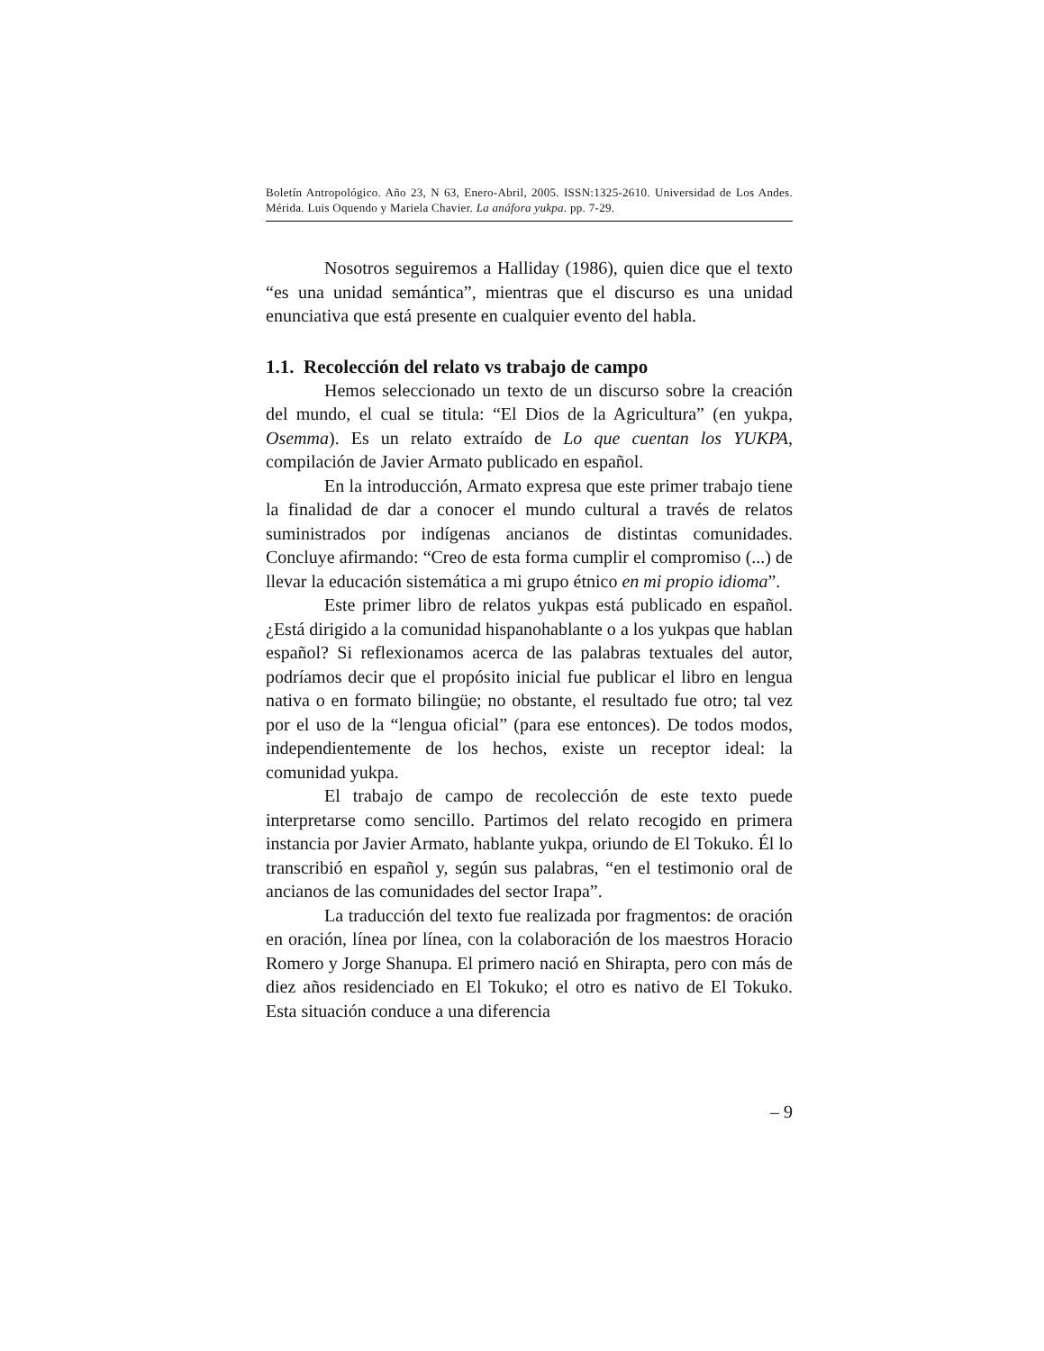Boletín Antropológico. Año 23, N 63, Enero-Abril, 2005. ISSN:1325-2610. Universidad de Los Andes. Mérida. Luis Oquendo y Mariela Chavier. La anáfora yukpa. pp. 7-29.
Nosotros seguiremos a Halliday (1986), quien dice que el texto “es una unidad semántica”, mientras que el discurso es una unidad enunciativa que está presente en cualquier evento del habla.
1.1. Recolección del relato vs trabajo de campo
Hemos seleccionado un texto de un discurso sobre la creación del mundo, el cual se titula: “El Dios de la Agricultura” (en yukpa, Osemma). Es un relato extraído de Lo que cuentan los YUKPA, compilación de Javier Armato publicado en español.
En la introducción, Armato expresa que este primer trabajo tiene la finalidad de dar a conocer el mundo cultural a través de relatos suministrados por indígenas ancianos de distintas comunidades. Concluye afirmando: “Creo de esta forma cumplir el compromiso (...) de llevar la educación sistemática a mi grupo étnico en mi propio idioma”.
Este primer libro de relatos yukpas está publicado en español. ¿Está dirigido a la comunidad hispanohablante o a los yukpas que hablan español? Si reflexionamos acerca de las palabras textuales del autor, podríamos decir que el propósito inicial fue publicar el libro en lengua nativa o en formato bilingüe; no obstante, el resultado fue otro; tal vez por el uso de la “lengua oficial” (para ese entonces). De todos modos, independientemente de los hechos, existe un receptor ideal: la comunidad yukpa.
El trabajo de campo de recolección de este texto puede interpretarse como sencillo. Partimos del relato recogido en primera instancia por Javier Armato, hablante yukpa, oriundo de El Tokuko. Él lo transcribió en español y, según sus palabras, “en el testimonio oral de ancianos de las comunidades del sector Irapa”.
La traducción del texto fue realizada por fragmentos: de oración en oración, línea por línea, con la colaboración de los maestros Horacio Romero y Jorge Shanupa. El primero nació en Shirapta, pero con más de diez años residenciado en El Tokuko; el otro es nativo de El Tokuko. Esta situación conduce a una diferencia
– 9